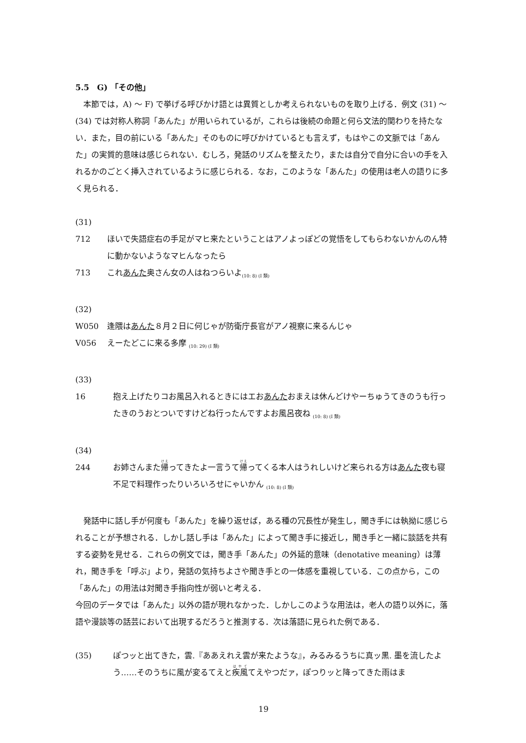5.5　G) 「その他」
本節では，A) ～ F) で挙げる呼びかけ語とは異質としか考えられないものを取り上げる．例文 (31) ～ (34) では対称人称詞「あんた」が用いられているが，これらは後続の命題と何ら文法的関わりを持たない．また，目の前にいる「あんた」そのものに呼びかけているとも言えず，もはやこの文脈では「あんた」の実質的意味は感じられない．むしろ，発話のリズムを整えたり，または自分で自分に合いの手を入れるかのごとく挿入されているように感じられる．なお，このような「あんた」の使用は老人の語りに多く見られる．
(31)
712 ほいで失語症右の手足がマヒ来たということはアノよっぽどの覚悟をしてもらわないかんのん特に動かないようなマヒんなったら
713 これあんた奥さん女の人はねつらいよ<sub>(10: 8) (I 類)</sub>
(32)
W050 逢隈はあんた８月２日に何じゃが防衛庁長官がアノ視察に来るんじゃ
V056 えーたどこに来る多摩 <sub>(10: 29) (I 類)</sub>
(33)
16 抱え上げたりコお風呂入れるときにはエおあんたおまえは休んどけやーちゅうてきのうも行ったきのうおとついですけどね行ったんですよお風呂夜ね <sub>(10: 8) (I 類)</sub>
(34)
244 お姉さんまた帰ってきたよ一言うて帰ってくる本人はうれしいけど来られる方はあんた夜も寝不足で料理作ったりいろいろせにゃいかん <sub>(10: 8) (I 類)</sub>
発話中に話し手が何度も「あんた」を繰り返せば，ある種の冗長性が発生し，聞き手には執拗に感じられることが予想される．しかし話し手は「あんた」によって聞き手に接近し，聞き手と一緒に談話を共有する姿勢を見せる．これらの例文では，聞き手「あんた」の外延的意味（denotative meaning）は薄れ，聞き手を「呼ぶ」より，発話の気持ちよさや聞き手との一体感を重視している．この点から，この「あんた」の用法は対聞き手指向性が弱いと考える．
今回のデータでは「あんた」以外の語が現れなかった．しかしこのような用法は，老人の語り以外に，落語や漫談等の話芸において出現するだろうと推測する．次は落語に見られた例である．
(35) ぽつッと出てきた，雲.『ああえれえ雲が来たような』，みるみるうちに真ッ黒. 墨を流したよう……そのうちに風が変るてえと疾風てえやつだァ，ぽつりッと降ってきた雨はま
19